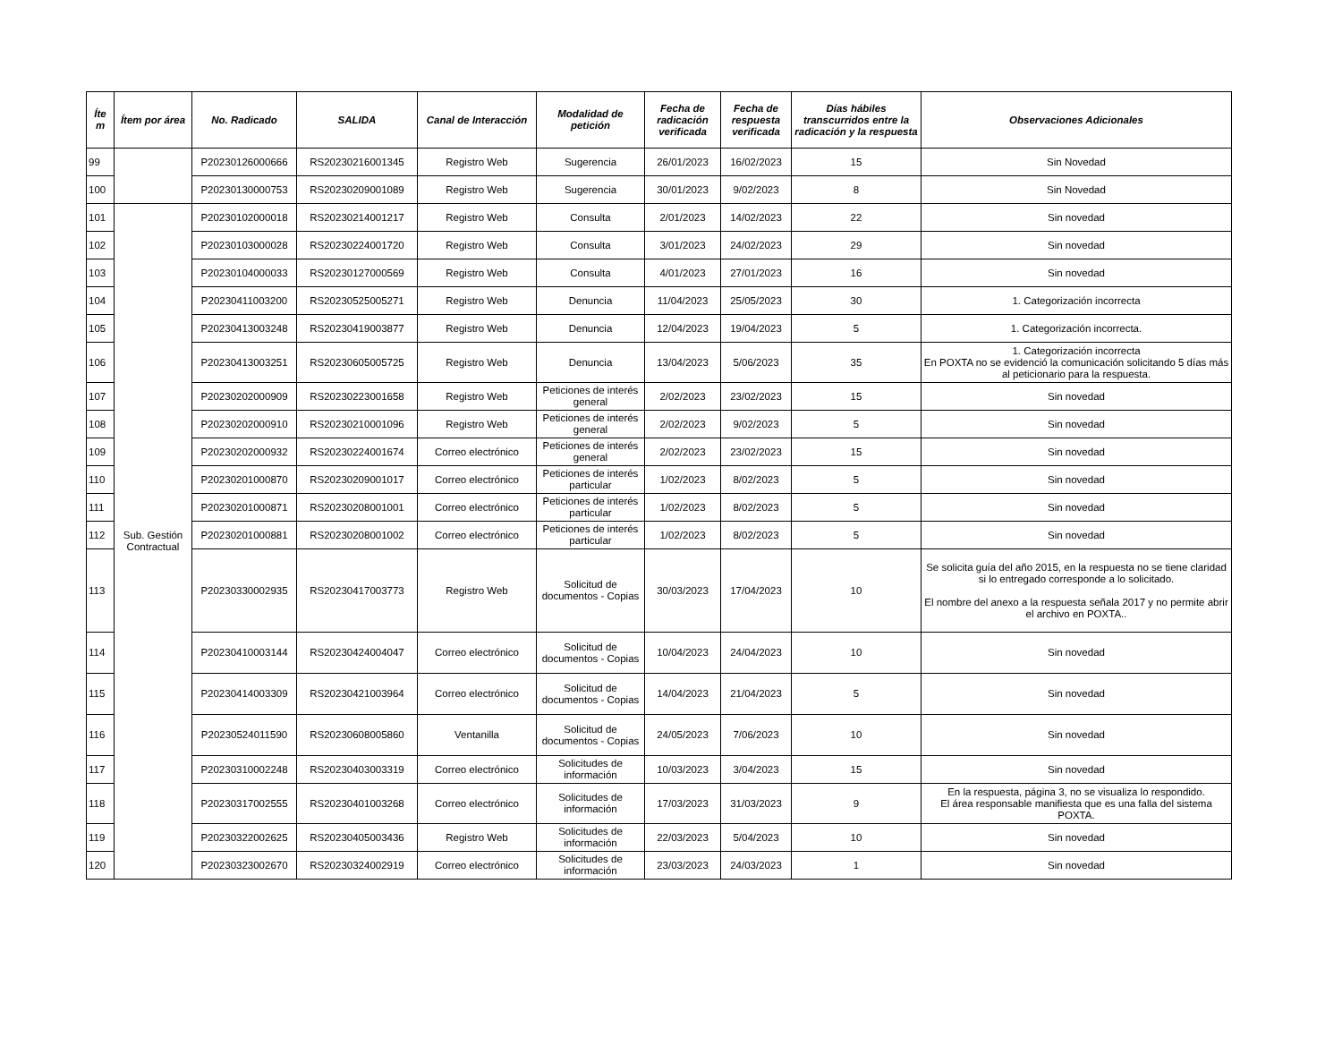| Íte m | Ítem por área | No. Radicado | SALIDA | Canal de Interacción | Modalidad de petición | Fecha de radicación verificada | Fecha de respuesta verificada | Días hábiles transcurridos entre la radicación y la respuesta | Observaciones Adicionales |
| --- | --- | --- | --- | --- | --- | --- | --- | --- | --- |
| 99 | | P20230126000666 | RS20230216001345 | Registro Web | Sugerencia | 26/01/2023 | 16/02/2023 | 15 | Sin Novedad |
| 100 | | P20230130000753 | RS20230209001089 | Registro Web | Sugerencia | 30/01/2023 | 9/02/2023 | 8 | Sin Novedad |
| 101 | Sub. Gestión Contractual | P20230102000018 | RS20230214001217 | Registro Web | Consulta | 2/01/2023 | 14/02/2023 | 22 | Sin novedad |
| 102 | | P20230103000028 | RS20230224001720 | Registro Web | Consulta | 3/01/2023 | 24/02/2023 | 29 | Sin novedad |
| 103 | | P20230104000033 | RS20230127000569 | Registro Web | Consulta | 4/01/2023 | 27/01/2023 | 16 | Sin novedad |
| 104 | | P20230411003200 | RS20230525005271 | Registro Web | Denuncia | 11/04/2023 | 25/05/2023 | 30 | 1. Categorización incorrecta |
| 105 | | P20230413003248 | RS20230419003877 | Registro Web | Denuncia | 12/04/2023 | 19/04/2023 | 5 | 1. Categorización incorrecta. |
| 106 | | P20230413003251 | RS20230605005725 | Registro Web | Denuncia | 13/04/2023 | 5/06/2023 | 35 | 1. Categorización incorrecta En POXTA no se evidenció la comunicación solicitando 5 días más al peticionario para la respuesta. |
| 107 | | P20230202000909 | RS20230223001658 | Registro Web | Peticiones de interés general | 2/02/2023 | 23/02/2023 | 15 | Sin novedad |
| 108 | | P20230202000910 | RS20230210001096 | Registro Web | Peticiones de interés general | 2/02/2023 | 9/02/2023 | 5 | Sin novedad |
| 109 | | P20230202000932 | RS20230224001674 | Correo electrónico | Peticiones de interés general | 2/02/2023 | 23/02/2023 | 15 | Sin novedad |
| 110 | | P20230201000870 | RS20230209001017 | Correo electrónico | Peticiones de interés particular | 1/02/2023 | 8/02/2023 | 5 | Sin novedad |
| 111 | | P20230201000871 | RS20230208001001 | Correo electrónico | Peticiones de interés particular | 1/02/2023 | 8/02/2023 | 5 | Sin novedad |
| 112 | | P20230201000881 | RS20230208001002 | Correo electrónico | Peticiones de interés particular | 1/02/2023 | 8/02/2023 | 5 | Sin novedad |
| 113 | | P20230330002935 | RS20230417003773 | Registro Web | Solicitud de documentos - Copias | 30/03/2023 | 17/04/2023 | 10 | Se solicita guía del año 2015, en la respuesta no se tiene claridad si lo entregado corresponde a lo solicitado. El nombre del anexo a la respuesta señala 2017 y no permite abrir el archivo en POXTA.. |
| 114 | | P20230410003144 | RS20230424004047 | Correo electrónico | Solicitud de documentos - Copias | 10/04/2023 | 24/04/2023 | 10 | Sin novedad |
| 115 | | P20230414003309 | RS20230421003964 | Correo electrónico | Solicitud de documentos - Copias | 14/04/2023 | 21/04/2023 | 5 | Sin novedad |
| 116 | | P20230524011590 | RS20230608005860 | Ventanilla | Solicitud de documentos - Copias | 24/05/2023 | 7/06/2023 | 10 | Sin novedad |
| 117 | | P20230310002248 | RS20230403003319 | Correo electrónico | Solicitudes de información | 10/03/2023 | 3/04/2023 | 15 | Sin novedad |
| 118 | | P20230317002555 | RS20230401003268 | Correo electrónico | Solicitudes de información | 17/03/2023 | 31/03/2023 | 9 | En la respuesta, página 3, no se visualiza lo respondido. El área responsable manifiesta que es una falla del sistema POXTA. |
| 119 | | P20230322002625 | RS20230405003436 | Registro Web | Solicitudes de información | 22/03/2023 | 5/04/2023 | 10 | Sin novedad |
| 120 | | P20230323002670 | RS20230324002919 | Correo electrónico | Solicitudes de información | 23/03/2023 | 24/03/2023 | 1 | Sin novedad |